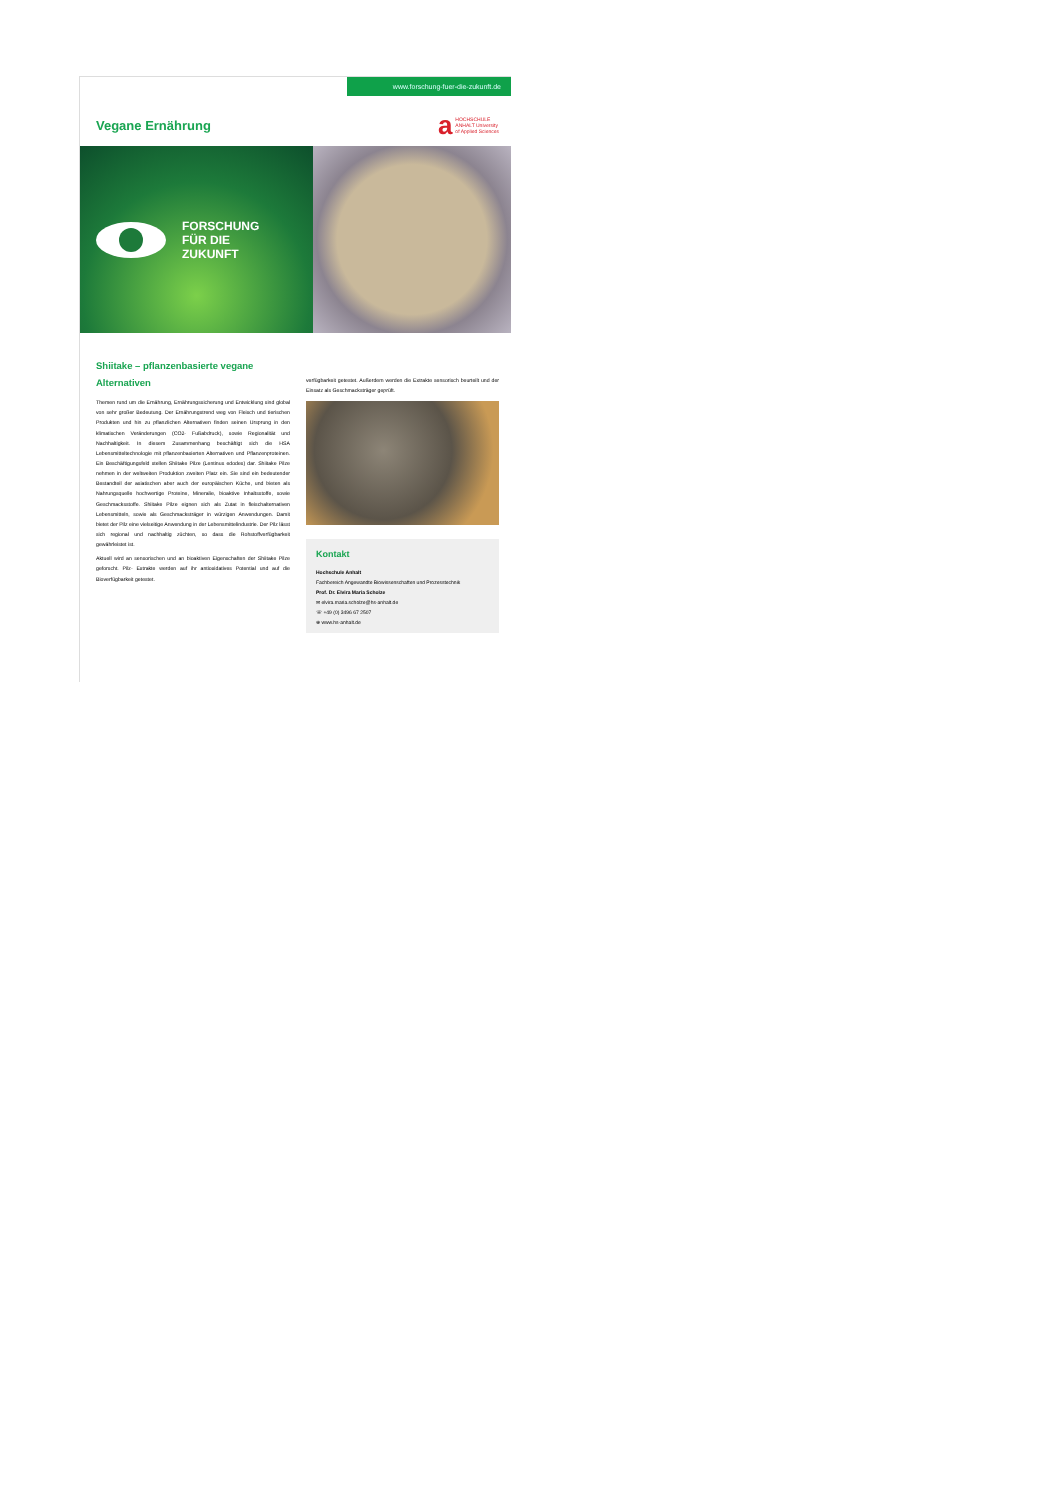www.forschung-fuer-die-zukunft.de
Vegane Ernährung
a
HOCHSCHULE
ANHALT University
of Applied Sciences
FORSCHUNG
FÜR DIE
ZUKUNFT
Shiitake – pflanzenbasierte vegane Alternativen
Themen rund um die Ernährung, Ernährungssicherung und Entwicklung sind global von sehr großer Bedeutung. Der Ernährungstrend weg von Fleisch und tierischen Produkten und hin zu pflanzlichen Alternativen finden seinen Ursprung in den klimatischen Veränderungen (CO2- Fußabdruck), sowie Regionalität und Nachhaltigkeit. In diesem Zusammenhang beschäftigt sich die HSA Lebensmitteltechnologie mit pflanzenbasierten Alternativen und Pflanzenproteinen. Ein Beschäftigungsfeld stellen Shiitake Pilze (Lentinus edodes) dar. Shiitake Pilze nehmen in der weltweiten Produktion zweiten Platz ein. Sie sind ein bedeutender Bestandteil der asiatischen aber auch der europäischen Küche, und bieten als Nahrungsquelle hochwertige Proteine, Mineralie, bioaktive Inhaltsstoffe, sowie Geschmacksstoffe. Shiitake Pilze eignen sich als Zutat in fleischalternativen Lebensmitteln, sowie als Geschmacksträger in würzigen Anwendungen. Damit bietet der Pilz eine vielseitige Anwendung in der Lebensmittelindustrie. Der Pilz lässt sich regional und nachhaltig züchten, so dass die Rohstoffverfügbarkeit gewährleistet ist.
Aktuell wird an sensorischen und an bioaktiven Eigenschaften der Shiitake Pilze geforscht. Pilz- Extrakte werden auf ihr antioxidatives Potential und auf die Bioverfügbarkeit getestet.
verfügbarkeit getestet. Außerdem werden die Extrakte sensorisch beurteilt und der Einsatz als Geschmacksträger geprüft.
Kontakt
Hochschule Anhalt
Fachbereich Angewandte Biowissenschaften und Prozesstechnik
Prof. Dr. Elvira Maria Scholze
✉ elvira.maria.scholze@hs-anhalt.de
☏ +49 (0) 3496 67 2507
⊕ www.hs-anhalt.de